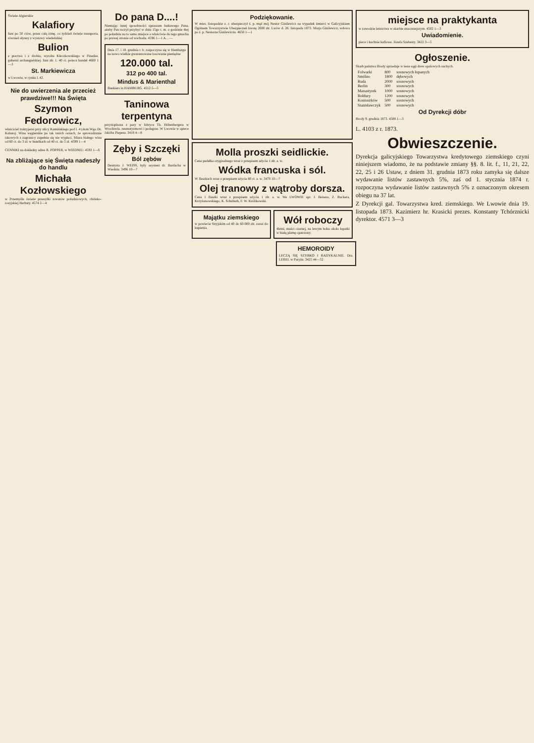Świeże Algierskie
Kalafiory
funt po 50 ctów, przez całą zimę, co tydzień świeże transporta, również słynny z wystawy wiedeńskiej
Bulion
z ptactwa i z drobiu, wyrobu Kleczkowskiego w Pinedze, guberni archangielskiej. funt złr. 1. 40 ct. poleca handel 4600 1—3
St. Markiewicza
w Lwowie, w rynku l. 42.
Nie do uwierzenia ale przecież prawdziwe!!! Na Święta
Szymon Fedorowicz,
właściciel traktyjerni przy ulicy Kamińskiego pod l. 4 (dom Wgo Dr. Kabata). Wina węgierskie po tak tanich cenach, że sprowadzanie takowych z zagranicy zupełnie się nie wypłaci. Miara białego wina od 60 ct. do 3 zł. w butelkach od 40 ct. do 5 zł. 4599 1—4
CENNIKI na dokładny adres R. POPPER, w WIEDNIU. 4593 1—6
Na zbliżające się Święta nadeszły do handlu
Michała Kozłowskiego
w Przemyślu świeże przesyłki towarów południowych, chińsko-rosyjskiej Herbaty. 4574 2—4
Do pana D....!
Niemając innej sposobności upraszam łaskawego Pana, ażeby Pan raczył przybyć w dniu 15go t. m. o godzinie 4tej po południu na to samo miejsce a właściwie do tego gmachu po prawej stronie od wschodu. 4596 1—1 A... —
Dnia 17. i 18. grudnia r. b. rozpoczyna się w Hamburgu na nowo wielkie gwarantowane losowanie pieniężne
120.000 tal.
312 po 400 tal.
Mindus & Marienthal
Bankiers in HAMBURG. 4512 5—5
Taninowa terpentyna
przyrządzona z pary w fabryce Th. Höbenbergera w Wrocławiu. reumatyzmowi i podagrze. W Lwowie w aptece Jakóba Piepesa. 3418 4—8
Zęby i Szczęki
Ból zębów
Dentysta J. WEISS, były asystent dr. Bardacha w Wiedniu. 3496 10—?
Podziękowanie.
W mies. listopadzie z. r. ubezpieczył ś. p. mąż mój Nestor Ginilewicz na wypadek śmierci w Galicyjskiem Ogólnem Towarzystwie Ubezpieczeń kwotę 2600 złr. Lwów d. 26. listopada 1873. Marja Ginilewicz, wdowa po ś. p. Nestorze Ginilewiczu. 4650 1—1
Molla proszki seidlickie.
Cena pudełka oryginalnego wraz z przepisem użycia 1 złr. a. w.
Wódka francuska i sól.
W flaszkach wraz z przepisem użycia 80 ct. a. w. 3470 10—?
Olej tranowy z wątroby dorsza.
Cena 1 flaszki wraz z przepisem użycia 1 złr. a. w. We LWOWIE apt. J. Beisera, Z. Ruckera, Krzyżanowskiego, K. Schubuth, F. W. Królikowski.
Majątku ziemskiego
w powiecie Stryjskim od 40 do 60.000 złr. zaraz do kupienia.
Wół roboczy
4letni, maści czarnej, na lewym boku około łopatki w białą plamę opatrzony.
HEMOROIDY
LECZĄ SIĘ SZYBKO I RADYKALNIE. Dra. LEBEL w Paryżu. 3425 44—52
miejsce na praktykanta
w zawodzie leśnictwa w skarbie znaczniejszym. 4502 1—3
Uwiadomienie.
piece i kuchnie kaflowe. Józefa Szebesty. 3422 3—5
Ogłoszenie.
Skarb państwa Brody sprzedaje w lesie sągi drew opałowych suchych.
| Folwarki | 800 | sosnowych łupanych |
| Smólno | 1800 | dębowych |
| Ruda | 2000 | sosnowych |
| Berlin | 300 | sosnowych |
| Manastyrek | 1000 | sosnowych |
| Bołdury | 1200 | sosnowych |
| Koniuszków | 500 | sosnowych |
| Stanisławczyk | 500 | sosnowych |
Od Dyrekcji dóbr
Brody 9. grudnia 1873. 4588 1—3
L. 4103 z r. 1873.
Obwieszczenie.
Dyrekcja galicyjskiego Towarzystwa kredytowego ziemskiego czyni niniejszem wiadomo, że na podstawie zmiany §§. 8. lit. f., 11, 21, 22, 22, 25 i 26 Ustaw, z dniem 31. grudnia 1873 roku zamyka się dalsze wydawanie listów zastawnych 5%, zaś od 1. stycznia 1874 r. rozpoczyna wydawanie listów zastawnych 5% z oznaczonym okresem obiegu na 37 lat.
Z Dyrekcji gal. Towarzystwa kred. ziemskiego. We Lwowie dnia 19. listopada 1873. Kazimierz hr. Krasicki prezes. Konstanty Tchórznicki dyrektor. 4571 3—3